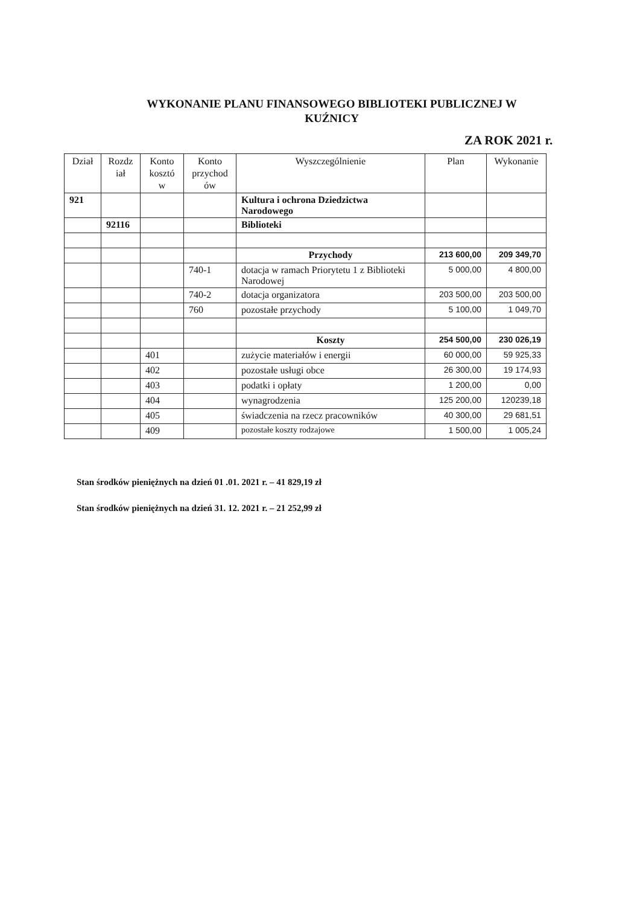WYKONANIE PLANU FINANSOWEGO BIBLIOTEKI PUBLICZNEJ W KUŹNICY
ZA ROK 2021 r.
| Dział | Rozdz iał | Konto kosztó w | Konto przychod ów | Wyszczególnienie | Plan | Wykonanie |
| --- | --- | --- | --- | --- | --- | --- |
| 921 | | | | Kultura i ochrona Dziedzictwa Narodowego | | |
| | 92116 | | | Biblioteki | | |
| | | | | Przychody | 213 600,00 | 209 349,70 |
| | | | 740-1 | dotacja w ramach Priorytetu 1 z Biblioteki Narodowej | 5 000,00 | 4 800,00 |
| | | | 740-2 | dotacja organizatora | 203 500,00 | 203 500,00 |
| | | | 760 | pozostałe przychody | 5 100,00 | 1 049,70 |
| | | | | Koszty | 254 500,00 | 230 026,19 |
| | | 401 | | zużycie materiałów i energii | 60 000,00 | 59 925,33 |
| | | 402 | | pozostałe usługi obce | 26 300,00 | 19 174,93 |
| | | 403 | | podatki i opłaty | 1 200,00 | 0,00 |
| | | 404 | | wynagrodzenia | 125 200,00 | 120239,18 |
| | | 405 | | świadczenia na rzecz pracowników | 40 300,00 | 29 681,51 |
| | | 409 | | pozostałe koszty rodzajowe | 1 500,00 | 1 005,24 |
Stan środków pieniężnych na dzień 01 .01. 2021 r. – 41 829,19 zł
Stan środków pieniężnych na dzień 31. 12. 2021 r. – 21 252,99 zł